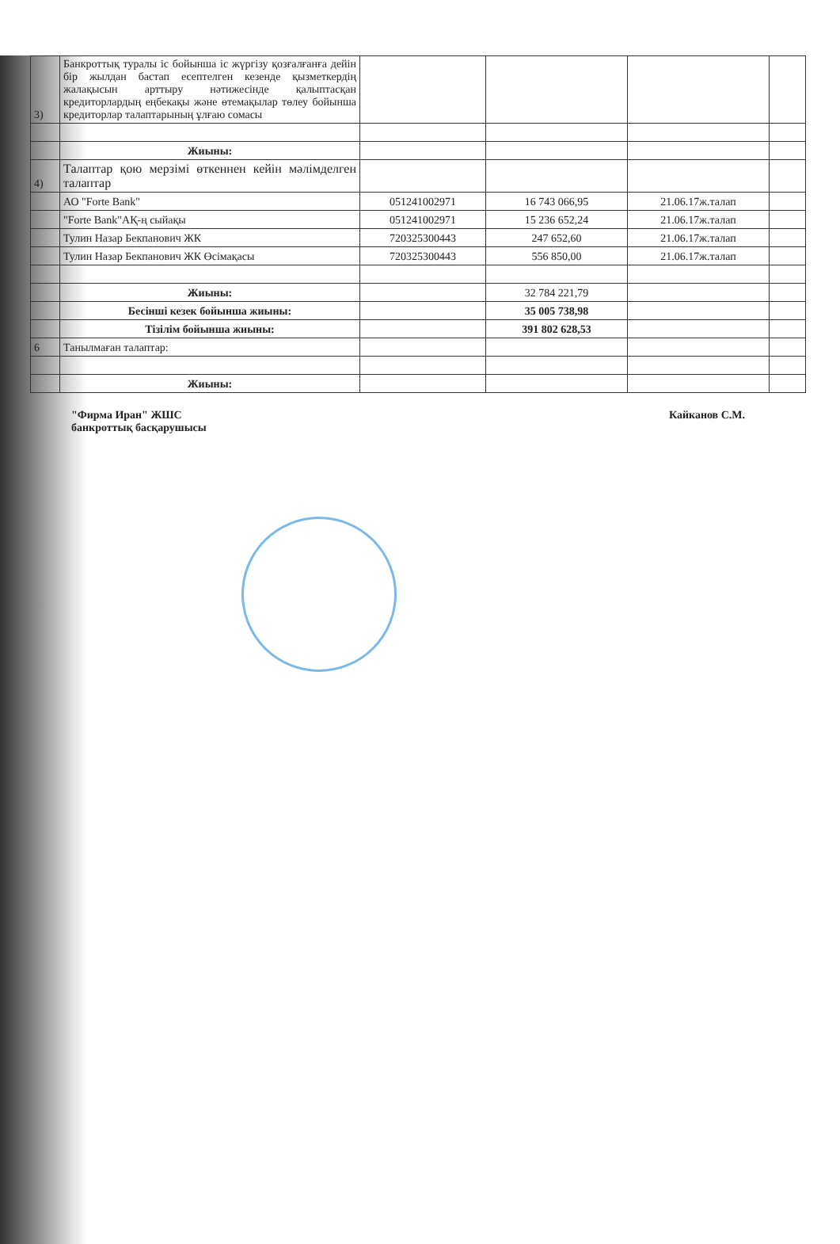| 3) | Банкроттық туралы іс бойынша іс жүргізу қозғалғанға дейін бір жылдан бастап есептелген кезенде қызметкердің жалақысын арттыру нәтижесінде қалыптасқан кредиторлардың еңбекақы және өтемақылар төлеу бойынша кредиторлар талаптарының ұлғаю сомасы | | | | |
| | Жиыны: | | | | |
| 4) | Талаптар қою мерзімі өткеннен кейін мәлімделген талаптар | | | | |
| | АО "Forte Bank" | 051241002971 | 16 743 066,95 | 21.06.17ж.талап | |
| | "Forte Bank"АҚ-ң сыйақы | 051241002971 | 15 236 652,24 | 21.06.17ж.талап | |
| | Тулин Назар Бекпанович ЖК | 720325300443 | 247 652,60 | 21.06.17ж.талап | |
| | Тулин Назар Бекпанович ЖК Өсімақасы | 720325300443 | 556 850,00 | 21.06.17ж.талап | |
| | Жиыны: | | 32 784 221,79 | | |
| | Бесінші кезек бойынша жиыны: | | 35 005 738,98 | | |
| | Тізілім бойынша жиыны: | | 391 802 628,53 | | |
| 6 | Танылмаған талаптар: | | | | |
| | Жиыны: | | | | |
"Фирма Иран" ЖШС
банкроттық басқарушысы
Кайканов С.М.